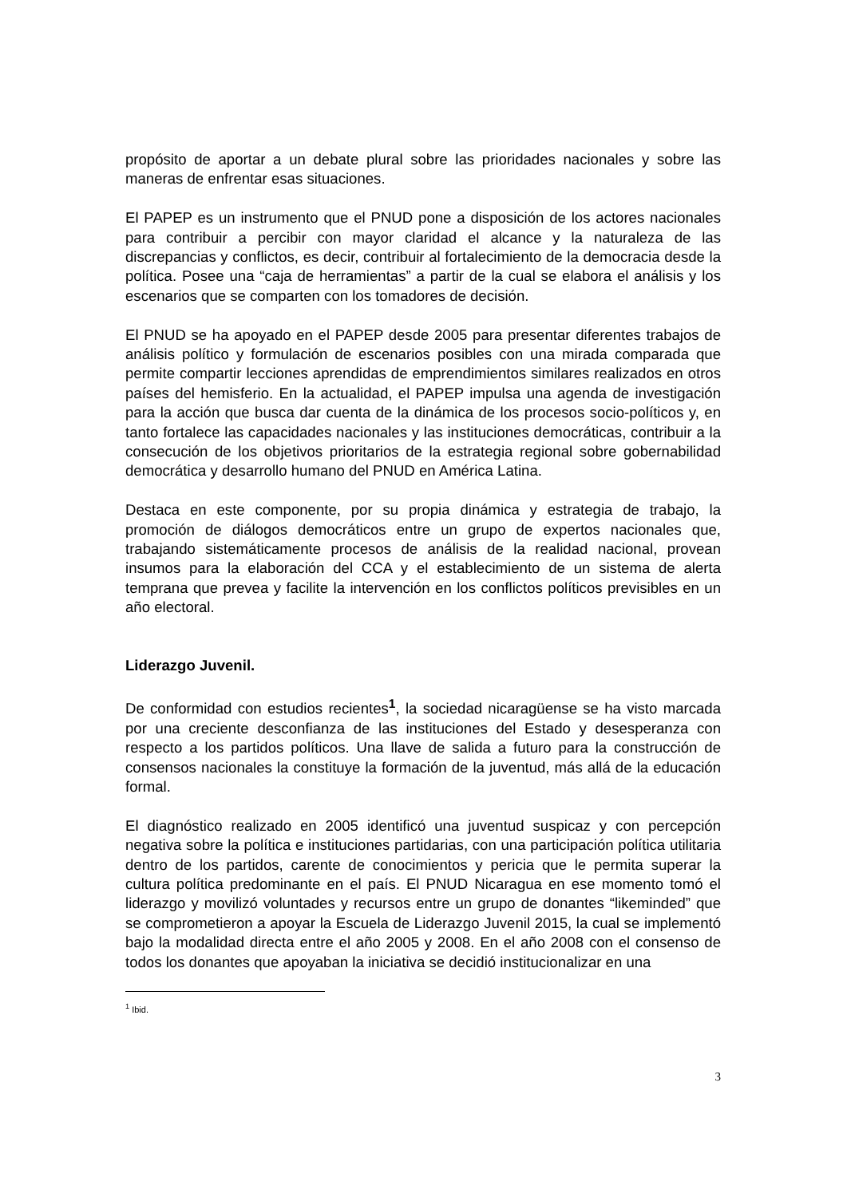propósito de aportar a un debate plural sobre las prioridades nacionales y sobre las maneras de enfrentar esas situaciones.
El PAPEP es un instrumento que el PNUD pone a disposición de los actores nacionales para contribuir a percibir con mayor claridad el alcance y la naturaleza de las discrepancias y conflictos, es decir, contribuir al fortalecimiento de la democracia desde la política. Posee una “caja de herramientas” a partir de la cual se elabora el análisis y los escenarios que se comparten con los tomadores de decisión.
El PNUD se ha apoyado en el PAPEP desde 2005 para presentar diferentes trabajos de análisis político y formulación de escenarios posibles con una mirada comparada que permite compartir lecciones aprendidas de emprendimientos similares realizados en otros países del hemisferio. En la actualidad, el PAPEP impulsa una agenda de investigación para la acción que busca dar cuenta de la dinámica de los procesos socio-políticos y, en tanto fortalece las capacidades nacionales y las instituciones democráticas, contribuir a la consecución de los objetivos prioritarios de la estrategia regional sobre gobernabilidad democrática y desarrollo humano del PNUD en América Latina.
Destaca en este componente, por su propia dinámica y estrategia de trabajo, la promoción de diálogos democráticos entre un grupo de expertos nacionales que, trabajando sistemáticamente procesos de análisis de la realidad nacional, provean insumos para la elaboración del CCA y el establecimiento de un sistema de alerta temprana que prevea y facilite la intervención en los conflictos políticos previsibles en un año electoral.
Liderazgo Juvenil.
De conformidad con estudios recientes<sup>1</sup>, la sociedad nicaragüense se ha visto marcada por una creciente desconfianza de las instituciones del Estado y desesperanza con respecto a los partidos políticos. Una llave de salida a futuro para la construcción de consensos nacionales la constituye la formación de la juventud, más allá de la educación formal.
El diagnóstico realizado en 2005 identificó una juventud suspicaz y con percepción negativa sobre la política e instituciones partidarias, con una participación política utilitaria dentro de los partidos, carente de conocimientos y pericia que le permita superar la cultura política predominante en el país. El PNUD Nicaragua en ese momento tomó el liderazgo y movilizó voluntades y recursos entre un grupo de donantes “likeminded” que se comprometieron a apoyar la Escuela de Liderazgo Juvenil 2015, la cual se implementó bajo la modalidad directa entre el año 2005 y 2008. En el año 2008 con el consenso de todos los donantes que apoyaban la iniciativa se decidió institucionalizar en una
<sup>1</sup> Ibid.
3